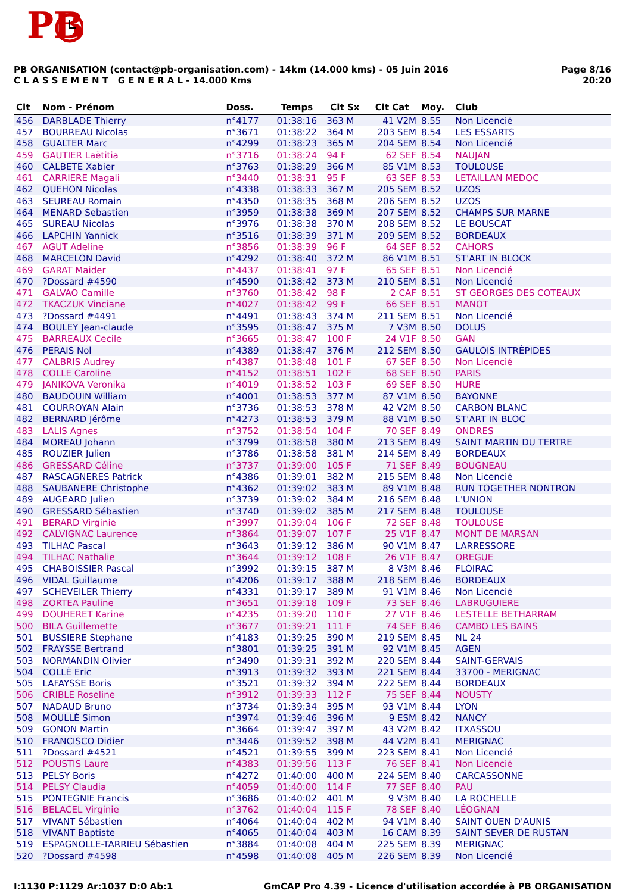PB
PB ORGANISATION (contact@pb-organisation.com) - 14km (14.000 kms) - 05 Juin 2016
C L A S S E M E N T G E N E R A L - 14.000 Kms
Page 8/16
20:20
| Clt | Nom - Prénom | Doss. | Temps | Clt Sx | Clt Cat | Moy. | Club |
| --- | --- | --- | --- | --- | --- | --- | --- |
| 456 | DARBLADE Thierry | n°4177 | 01:38:16 | 363 M | 41 V2M | 8.55 | Non Licencié |
| 457 | BOURREAU Nicolas | n°3671 | 01:38:22 | 364 M | 203 SEM | 8.54 | LES ESSARTS |
| 458 | GUALTER Marc | n°4299 | 01:38:23 | 365 M | 204 SEM | 8.54 | Non Licencié |
| 459 | GAUTIER Laëtitia | n°3716 | 01:38:24 | 94 F | 62 SEF | 8.54 | NAUJAN |
| 460 | CALBETE Xabier | n°3763 | 01:38:29 | 366 M | 85 V1M | 8.53 | TOULOUSE |
| 461 | CARRIERE Magali | n°3440 | 01:38:31 | 95 F | 63 SEF | 8.53 | LETAILLAN MEDOC |
| 462 | QUEHON Nicolas | n°4338 | 01:38:33 | 367 M | 205 SEM | 8.52 | UZOS |
| 463 | SEUREAU Romain | n°4350 | 01:38:35 | 368 M | 206 SEM | 8.52 | UZOS |
| 464 | MENARD Sebastien | n°3959 | 01:38:38 | 369 M | 207 SEM | 8.52 | CHAMPS SUR MARNE |
| 465 | SUREAU Nicolas | n°3976 | 01:38:38 | 370 M | 208 SEM | 8.52 | LE BOUSCAT |
| 466 | LAPCHIN Yannick | n°3516 | 01:38:39 | 371 M | 209 SEM | 8.52 | BORDEAUX |
| 467 | AGUT Adeline | n°3856 | 01:38:39 | 96 F | 64 SEF | 8.52 | CAHORS |
| 468 | MARCELON David | n°4292 | 01:38:40 | 372 M | 86 V1M | 8.51 | ST'ART IN BLOCK |
| 469 | GARAT Maider | n°4437 | 01:38:41 | 97 F | 65 SEF | 8.51 | Non Licencié |
| 470 | ?Dossard #4590 | n°4590 | 01:38:42 | 373 M | 210 SEM | 8.51 | Non Licencié |
| 471 | GALVAO Camille | n°3760 | 01:38:42 | 98 F | 2 CAF | 8.51 | ST GEORGES DES COTEAUX |
| 472 | TKACZUK Vinciane | n°4027 | 01:38:42 | 99 F | 66 SEF | 8.51 | MANOT |
| 473 | ?Dossard #4491 | n°4491 | 01:38:43 | 374 M | 211 SEM | 8.51 | Non Licencié |
| 474 | BOULEY Jean-claude | n°3595 | 01:38:47 | 375 M | 7 V3M | 8.50 | DOLUS |
| 475 | BARREAUX Cecile | n°3665 | 01:38:47 | 100 F | 24 V1F | 8.50 | GAN |
| 476 | PERAIS Nol | n°4389 | 01:38:47 | 376 M | 212 SEM | 8.50 | GAULOIS INTRÈPIDES |
| 477 | CALBRIS Audrey | n°4387 | 01:38:48 | 101 F | 67 SEF | 8.50 | Non Licencié |
| 478 | COLLE Caroline | n°4152 | 01:38:51 | 102 F | 68 SEF | 8.50 | PARIS |
| 479 | JANIKOVA Veronika | n°4019 | 01:38:52 | 103 F | 69 SEF | 8.50 | HURE |
| 480 | BAUDOUIN William | n°4001 | 01:38:53 | 377 M | 87 V1M | 8.50 | BAYONNE |
| 481 | COURROYAN Alain | n°3736 | 01:38:53 | 378 M | 42 V2M | 8.50 | CARBON BLANC |
| 482 | BERNARD Jérôme | n°4273 | 01:38:53 | 379 M | 88 V1M | 8.50 | ST'ART IN BLOC |
| 483 | LALIS Agnes | n°3752 | 01:38:54 | 104 F | 70 SEF | 8.49 | ONDRES |
| 484 | MOREAU Johann | n°3799 | 01:38:58 | 380 M | 213 SEM | 8.49 | SAINT MARTIN DU TERTRE |
| 485 | ROUZIER Julien | n°3786 | 01:38:58 | 381 M | 214 SEM | 8.49 | BORDEAUX |
| 486 | GRESSARD Céline | n°3737 | 01:39:00 | 105 F | 71 SEF | 8.49 | BOUGNEAU |
| 487 | RASCAGNERES Patrick | n°4386 | 01:39:01 | 382 M | 215 SEM | 8.48 | Non Licencié |
| 488 | SAUBANERE Christophe | n°4362 | 01:39:02 | 383 M | 89 V1M | 8.48 | RUN TOGETHER NONTRON |
| 489 | AUGEARD Julien | n°3739 | 01:39:02 | 384 M | 216 SEM | 8.48 | L'UNION |
| 490 | GRESSARD Sébastien | n°3740 | 01:39:02 | 385 M | 217 SEM | 8.48 | TOULOUSE |
| 491 | BERARD Virginie | n°3997 | 01:39:04 | 106 F | 72 SEF | 8.48 | TOULOUSE |
| 492 | CALVIGNAC Laurence | n°3864 | 01:39:07 | 107 F | 25 V1F | 8.47 | MONT DE MARSAN |
| 493 | TILHAC Pascal | n°3643 | 01:39:12 | 386 M | 90 V1M | 8.47 | LARRESSORE |
| 494 | TILHAC Nathalie | n°3644 | 01:39:12 | 108 F | 26 V1F | 8.47 | OREGUE |
| 495 | CHABOISSIER Pascal | n°3992 | 01:39:15 | 387 M | 8 V3M | 8.46 | FLOIRAC |
| 496 | VIDAL Guillaume | n°4206 | 01:39:17 | 388 M | 218 SEM | 8.46 | BORDEAUX |
| 497 | SCHEVEILER Thierry | n°4331 | 01:39:17 | 389 M | 91 V1M | 8.46 | Non Licencié |
| 498 | ZORTEA Pauline | n°3651 | 01:39:18 | 109 F | 73 SEF | 8.46 | LABRUGUIERE |
| 499 | DOUHERET Karine | n°4235 | 01:39:20 | 110 F | 27 V1F | 8.46 | LESTELLE BETHARRAM |
| 500 | BILA Guillemette | n°3677 | 01:39:21 | 111 F | 74 SEF | 8.46 | CAMBO LES BAINS |
| 501 | BUSSIERE Stephane | n°4183 | 01:39:25 | 390 M | 219 SEM | 8.45 | NL 24 |
| 502 | FRAYSSE Bertrand | n°3801 | 01:39:25 | 391 M | 92 V1M | 8.45 | AGEN |
| 503 | NORMANDIN Olivier | n°3490 | 01:39:31 | 392 M | 220 SEM | 8.44 | SAINT-GERVAIS |
| 504 | COLLÉ Eric | n°3913 | 01:39:32 | 393 M | 221 SEM | 8.44 | 33700 - MERIGNAC |
| 505 | LAFAYSSE Boris | n°3521 | 01:39:32 | 394 M | 222 SEM | 8.44 | BORDEAUX |
| 506 | CRIBLE Roseline | n°3912 | 01:39:33 | 112 F | 75 SEF | 8.44 | NOUSTY |
| 507 | NADAUD Bruno | n°3734 | 01:39:34 | 395 M | 93 V1M | 8.44 | LYON |
| 508 | MOULLÉ Simon | n°3974 | 01:39:46 | 396 M | 9 ESM | 8.42 | NANCY |
| 509 | GONON Martin | n°3664 | 01:39:47 | 397 M | 43 V2M | 8.42 | ITXASSOU |
| 510 | FRANCISCO Didier | n°3446 | 01:39:52 | 398 M | 44 V2M | 8.41 | MERIGNAC |
| 511 | ?Dossard #4521 | n°4521 | 01:39:55 | 399 M | 223 SEM | 8.41 | Non Licencié |
| 512 | POUSTIS Laure | n°4383 | 01:39:56 | 113 F | 76 SEF | 8.41 | Non Licencié |
| 513 | PELSY Boris | n°4272 | 01:40:00 | 400 M | 224 SEM | 8.40 | CARCASSONNE |
| 514 | PELSY Claudia | n°4059 | 01:40:00 | 114 F | 77 SEF | 8.40 | PAU |
| 515 | PONTEGNIE Francis | n°3686 | 01:40:02 | 401 M | 9 V3M | 8.40 | LA ROCHELLE |
| 516 | BELACEL Virginie | n°3762 | 01:40:04 | 115 F | 78 SEF | 8.40 | LÉOGNAN |
| 517 | VIVANT Sébastien | n°4064 | 01:40:04 | 402 M | 94 V1M | 8.40 | SAINT OUEN D'AUNIS |
| 518 | VIVANT Baptiste | n°4065 | 01:40:04 | 403 M | 16 CAM | 8.39 | SAINT SEVER DE RUSTAN |
| 519 | ESPAGNOLLE-TARRIEU Sébastien | n°3884 | 01:40:08 | 404 M | 225 SEM | 8.39 | MERIGNAC |
| 520 | ?Dossard #4598 | n°4598 | 01:40:08 | 405 M | 226 SEM | 8.39 | Non Licencié |
I:1130 P:1129 Ar:1037 D:0 Ab:1 GmCAP Pro 4.39 - Licence d'utilisation accordée à PB ORGANISATION